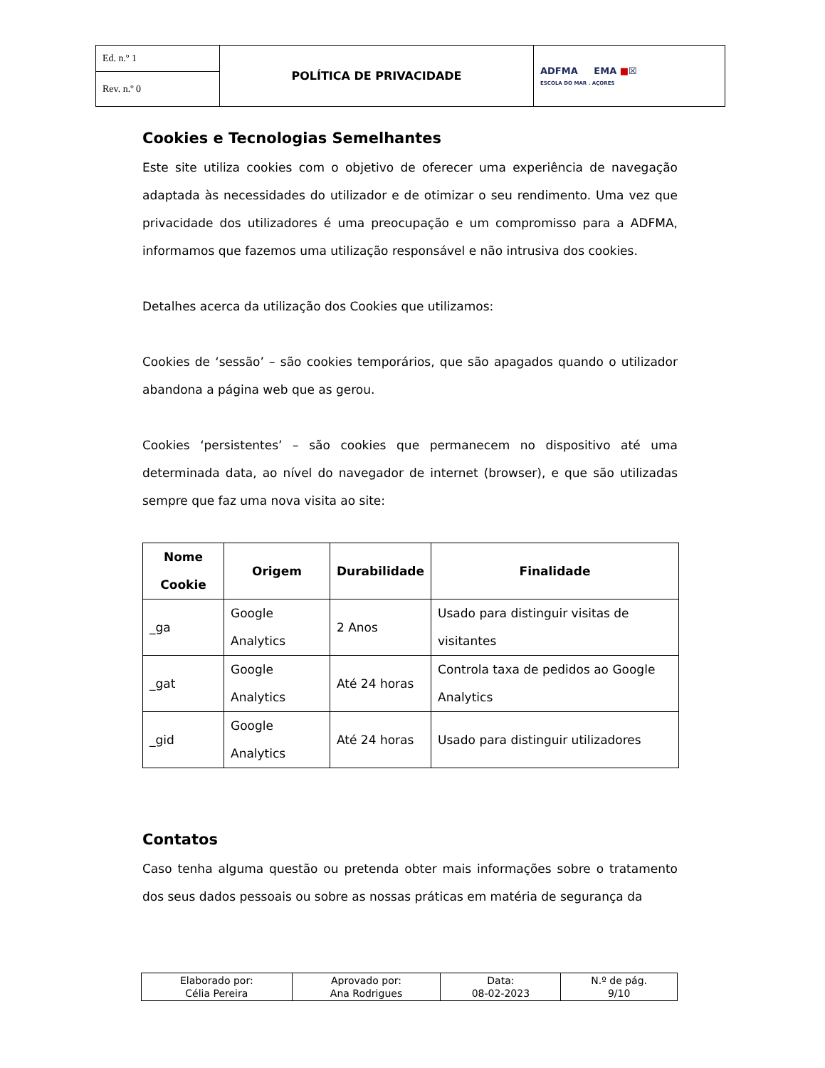| Ed. n.º 1 | POLÍTICA DE PRIVACIDADE | ADFMA EMA ■ ☒ ESCOLA DO MAR . AÇORES |
| Rev. n.º 0 | | |
Cookies e Tecnologias Semelhantes
Este site utiliza cookies com o objetivo de oferecer uma experiência de navegação adaptada às necessidades do utilizador e de otimizar o seu rendimento. Uma vez que privacidade dos utilizadores é uma preocupação e um compromisso para a ADFMA, informamos que fazemos uma utilização responsável e não intrusiva dos cookies.
Detalhes acerca da utilização dos Cookies que utilizamos:
Cookies de ‘sessão’ – são cookies temporários, que são apagados quando o utilizador abandona a página web que as gerou.
Cookies ‘persistentes’ – são cookies que permanecem no dispositivo até uma determinada data, ao nível do navegador de internet (browser), e que são utilizadas sempre que faz uma nova visita ao site:
| Nome Cookie | Origem | Durabilidade | Finalidade |
| --- | --- | --- | --- |
| _ga | Google Analytics | 2 Anos | Usado para distinguir visitas de visitantes |
| _gat | Google Analytics | Até 24 horas | Controla taxa de pedidos ao Google Analytics |
| _gid | Google Analytics | Até 24 horas | Usado para distinguir utilizadores |
Contatos
Caso tenha alguma questão ou pretenda obter mais informações sobre o tratamento dos seus dados pessoais ou sobre as nossas práticas em matéria de segurança da
| Elaborado por: Célia Pereira | Aprovado por: Ana Rodrigues | Data: 08-02-2023 | N.º de pág. 9/10 |